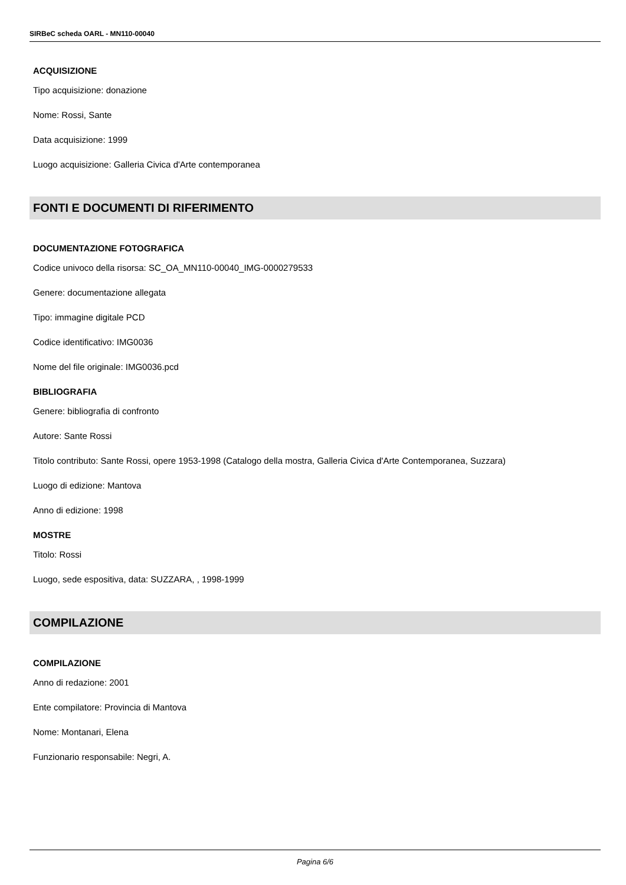SIRBeC scheda OARL - MN110-00040
ACQUISIZIONE
Tipo acquisizione: donazione
Nome: Rossi, Sante
Data acquisizione: 1999
Luogo acquisizione: Galleria Civica d'Arte contemporanea
FONTI E DOCUMENTI DI RIFERIMENTO
DOCUMENTAZIONE FOTOGRAFICA
Codice univoco della risorsa: SC_OA_MN110-00040_IMG-0000279533
Genere: documentazione allegata
Tipo: immagine digitale PCD
Codice identificativo: IMG0036
Nome del file originale: IMG0036.pcd
BIBLIOGRAFIA
Genere: bibliografia di confronto
Autore: Sante Rossi
Titolo contributo: Sante Rossi, opere 1953-1998 (Catalogo della mostra, Galleria Civica d'Arte Contemporanea, Suzzara)
Luogo di edizione: Mantova
Anno di edizione: 1998
MOSTRE
Titolo: Rossi
Luogo, sede espositiva, data: SUZZARA, , 1998-1999
COMPILAZIONE
COMPILAZIONE
Anno di redazione: 2001
Ente compilatore: Provincia di Mantova
Nome: Montanari, Elena
Funzionario responsabile: Negri, A.
Pagina 6/6